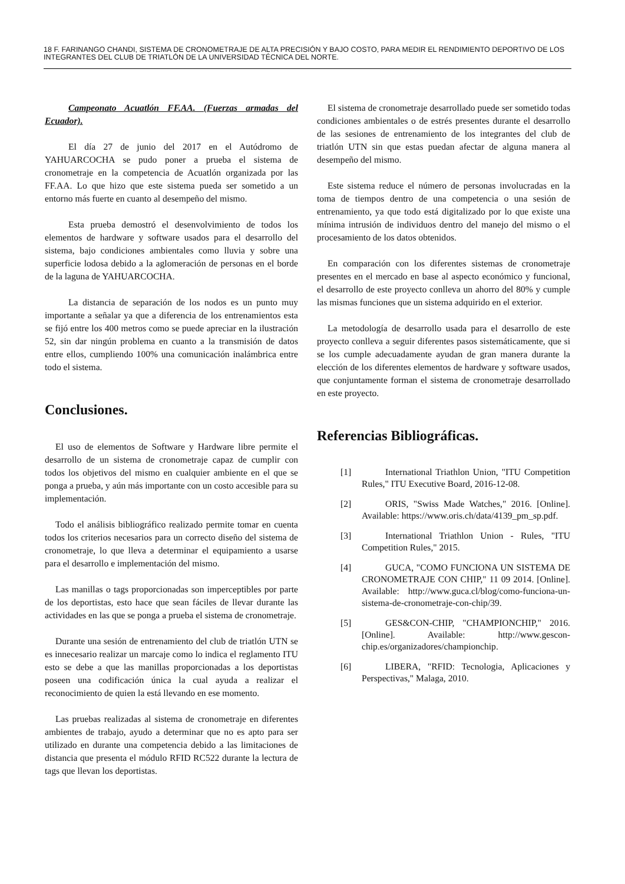18 F. FARINANGO CHANDI, SISTEMA DE CRONOMETRAJE DE ALTA PRECISIÓN Y BAJO COSTO, PARA MEDIR EL RENDIMIENTO DEPORTIVO DE LOS INTEGRANTES DEL CLUB DE TRIATLÓN DE LA UNIVERSIDAD TÉCNICA DEL NORTE.
Campeonato Acuatlón FF.AA. (Fuerzas armadas del Ecuador).
El día 27 de junio del 2017 en el Autódromo de YAHUARCOCHA se pudo poner a prueba el sistema de cronometraje en la competencia de Acuatlón organizada por las FF.AA. Lo que hizo que este sistema pueda ser sometido a un entorno más fuerte en cuanto al desempeño del mismo.
Esta prueba demostró el desenvolvimiento de todos los elementos de hardware y software usados para el desarrollo del sistema, bajo condiciones ambientales como lluvia y sobre una superficie lodosa debido a la aglomeración de personas en el borde de la laguna de YAHUARCOCHA.
La distancia de separación de los nodos es un punto muy importante a señalar ya que a diferencia de los entrenamientos esta se fijó entre los 400 metros como se puede apreciar en la ilustración 52, sin dar ningún problema en cuanto a la transmisión de datos entre ellos, cumpliendo 100% una comunicación inalámbrica entre todo el sistema.
Conclusiones.
El uso de elementos de Software y Hardware libre permite el desarrollo de un sistema de cronometraje capaz de cumplir con todos los objetivos del mismo en cualquier ambiente en el que se ponga a prueba, y aún más importante con un costo accesible para su implementación.
Todo el análisis bibliográfico realizado permite tomar en cuenta todos los criterios necesarios para un correcto diseño del sistema de cronometraje, lo que lleva a determinar el equipamiento a usarse para el desarrollo e implementación del mismo.
Las manillas o tags proporcionadas son imperceptibles por parte de los deportistas, esto hace que sean fáciles de llevar durante las actividades en las que se ponga a prueba el sistema de cronometraje.
Durante una sesión de entrenamiento del club de triatlón UTN se es innecesario realizar un marcaje como lo indica el reglamento ITU esto se debe a que las manillas proporcionadas a los deportistas poseen una codificación única la cual ayuda a realizar el reconocimiento de quien la está llevando en ese momento.
Las pruebas realizadas al sistema de cronometraje en diferentes ambientes de trabajo, ayudo a determinar que no es apto para ser utilizado en durante una competencia debido a las limitaciones de distancia que presenta el módulo RFID RC522 durante la lectura de tags que llevan los deportistas.
El sistema de cronometraje desarrollado puede ser sometido todas condiciones ambientales o de estrés presentes durante el desarrollo de las sesiones de entrenamiento de los integrantes del club de triatlón UTN sin que estas puedan afectar de alguna manera al desempeño del mismo.
Este sistema reduce el número de personas involucradas en la toma de tiempos dentro de una competencia o una sesión de entrenamiento, ya que todo está digitalizado por lo que existe una mínima intrusión de individuos dentro del manejo del mismo o el procesamiento de los datos obtenidos.
En comparación con los diferentes sistemas de cronometraje presentes en el mercado en base al aspecto económico y funcional, el desarrollo de este proyecto conlleva un ahorro del 80% y cumple las mismas funciones que un sistema adquirido en el exterior.
La metodología de desarrollo usada para el desarrollo de este proyecto conlleva a seguir diferentes pasos sistemáticamente, que si se los cumple adecuadamente ayudan de gran manera durante la elección de los diferentes elementos de hardware y software usados, que conjuntamente forman el sistema de cronometraje desarrollado en este proyecto.
Referencias Bibliográficas.
[1] International Triathlon Union, "ITU Competition Rules," ITU Executive Board, 2016-12-08.
[2] ORIS, "Swiss Made Watches," 2016. [Online]. Available: https://www.oris.ch/data/4139_pm_sp.pdf.
[3] International Triathlon Union - Rules, "ITU Competition Rules," 2015.
[4] GUCA, "COMO FUNCIONA UN SISTEMA DE CRONOMETRAJE CON CHIP," 11 09 2014. [Online]. Available: http://www.guca.cl/blog/como-funciona-un-sistema-de-cronometraje-con-chip/39.
[5] GES&CON-CHIP, "CHAMPIONCHIP," 2016. [Online]. Available: http://www.gescon-chip.es/organizadores/championchip.
[6] LIBERA, "RFID: Tecnologia, Aplicaciones y Perspectivas," Malaga, 2010.